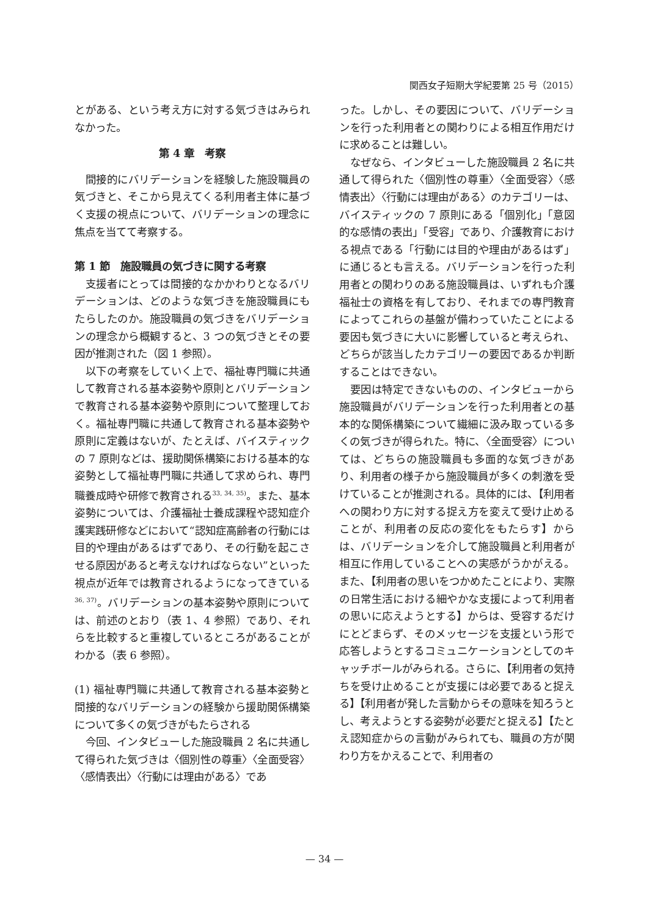関西女子短期大学紀要第 25 号（2015）
とがある、という考え方に対する気づきはみられなかった。
第 4 章　考察
間接的にバリデーションを経験した施設職員の気づきと、そこから見えてくる利用者主体に基づく支援の視点について、バリデーションの理念に焦点を当てて考察する。
第 1 節　施設職員の気づきに関する考察
支援者にとっては間接的なかかわりとなるバリデーションは、どのような気づきを施設職員にもたらしたのか。施設職員の気づきをバリデーションの理念から概観すると、3 つの気づきとその要因が推測された（図 1 参照）。
以下の考察をしていく上で、福祉専門職に共通して教育される基本姿勢や原則とバリデーションで教育される基本姿勢や原則について整理しておく。福祉専門職に共通して教育される基本姿勢や原則に定義はないが、たとえば、バイスティックの 7 原則などは、援助関係構築における基本的な姿勢として福祉専門職に共通して求められ、専門職養成時や研修で教育される<sup>33, 34, 35)</sup>。また、基本姿勢については、介護福祉士養成課程や認知症介護実践研修などにおいて“認知症高齢者の行動には目的や理由があるはずであり、その行動を起こさせる原因があると考えなければならない”といった視点が近年では教育されるようになってきている<sup>36, 37)</sup>。バリデーションの基本姿勢や原則については、前述のとおり（表 1、4 参照）であり、それらを比較すると重複しているところがあることがわかる（表 6 参照）。
(1) 福祉専門職に共通して教育される基本姿勢と間接的なバリデーションの経験から援助関係構築について多くの気づきがもたらされる
今回、インタビューした施設職員 2 名に共通して得られた気づきは〈個別性の尊重〉〈全面受容〉〈感情表出〉〈行動には理由がある〉であ
った。しかし、その要因について、バリデーションを行った利用者との関わりによる相互作用だけに求めることは難しい。
なぜなら、インタビューした施設職員 2 名に共通して得られた〈個別性の尊重〉〈全面受容〉〈感情表出〉〈行動には理由がある〉のカテゴリーは、バイスティックの 7 原則にある「個別化」「意図的な感情の表出」「受容」であり、介護教育における視点である「行動には目的や理由があるはず」に通じるとも言える。バリデーションを行った利用者との関わりのある施設職員は、いずれも介護福祉士の資格を有しており、それまでの専門教育によってこれらの基盤が備わっていたことによる要因も気づきに大いに影響していると考えられ、どちらが該当したカテゴリーの要因であるか判断することはできない。
要因は特定できないものの、インタビューから施設職員がバリデーションを行った利用者との基本的な関係構築について繊細に汲み取っている多くの気づきが得られた。特に、〈全面受容〉については、どちらの施設職員も多面的な気づきがあり、利用者の様子から施設職員が多くの刺激を受けていることが推測される。具体的には、【利用者への関わり方に対する捉え方を変えて受け止めることが、利用者の反応の変化をもたらす】からは、バリデーションを介して施設職員と利用者が相互に作用していることへの実感がうかがえる。また、【利用者の思いをつかめたことにより、実際の日常生活における細やかな支援によって利用者の思いに応えようとする】からは、受容するだけにとどまらず、そのメッセージを支援という形で応答しようとするコミュニケーションとしてのキャッチボールがみられる。さらに、【利用者の気持ちを受け止めることが支援には必要であると捉える】【利用者が発した言動からその意味を知ろうとし、考えようとする姿勢が必要だと捉える】【たとえ認知症からの言動がみられても、職員の方が関わり方をかえることで、利用者の
— 34 —